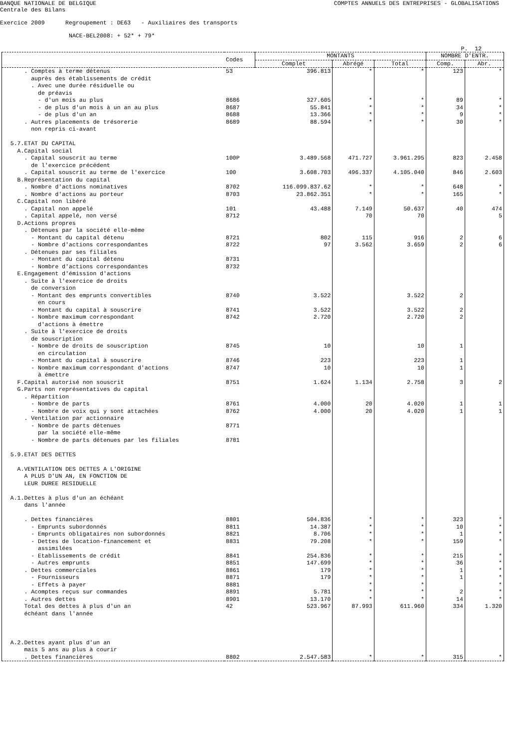BANQUE NATIONALE DE BELGIQUE
COMPTES ANNUELS DES ENTREPRISES - GLOBALISATIONS
Centrale des Bilans
Exercice 2009 Regroupement : DE63 - Auxiliaires des transports
NACE-BEL2008: + 52* + 79*
P. 12
| | Codes | MONTANTS | | | NOMBRE D'ENTR. | |
| --- | --- | --- | --- | --- | --- | --- |
| | | Complet | Abrégé | Total | Comp. | Abr. |
| . Comptes à terme détenus | 53 | 396.813 | * | * | 123 | * |
| auprès des établissements de crédit | | | | | | |
| . Avec une durée résiduelle ou | | | | | | |
| de préavis | | | | | | |
| - d'un mois au plus | 8686 | 327.605 | * | * | 89 | * |
| - de plus d'un mois à un an au plus | 8687 | 55.841 | * | * | 34 | * |
| - de plus d'un an | 8688 | 13.366 | * | * | 9 | * |
| . Autres placements de trésorerie | 8689 | 88.594 | * | * | 30 | * |
| non repris ci-avant | | | | | | |
| 5.7.ETAT DU CAPITAL | | | | | | |
| A.Capital social | | | | | | |
| . Capital souscrit au terme | 100P | 3.489.568 | 471.727 | 3.961.295 | 823 | 2.458 |
| de l'exercice précédent | | | | | | |
| . Capital souscrit au terme de l'exercice | 100 | 3.608.703 | 496.337 | 4.105.040 | 846 | 2.603 |
| B.Représentation du capital | | | | | | |
| . Nombre d'actions nominatives | 8702 | 116.099.837.62 | * | * | 648 | * |
| . Nombre d'actions au porteur | 8703 | 23.862.351 | * | * | 165 | * |
| C.Capital non libéré | | | | | | |
| . Capital non appelé | 101 | 43.488 | 7.149 | 50.637 | 40 | 474 |
| . Capital appelé, non versé | 8712 | | 70 | 70 | | 5 |
| D.Actions propres | | | | | | |
| . Détenues par la société elle-même | | | | | | |
| - Montant du capital détenu | 8721 | 802 | 115 | 916 | 2 | 6 |
| - Nombre d'actions correspondantes | 8722 | 97 | 3.562 | 3.659 | 2 | 6 |
| . Détenues par ses filiales | | | | | | |
| - Montant du capital détenu | 8731 | | | | | |
| - Nombre d'actions correspondantes | 8732 | | | | | |
| E.Engagement d'émission d'actions | | | | | | |
| . Suite à l'exercice de droits | | | | | | |
| de conversion | | | | | | |
| - Montant des emprunts convertibles | 8740 | 3.522 | | 3.522 | 2 | |
| en cours | | | | | | |
| - Montant du capital à souscrire | 8741 | 3.522 | | 3.522 | 2 | |
| - Nombre maximum correspondant | 8742 | 2.720 | | 2.720 | 2 | |
| d'actions à émettre | | | | | | |
| . Suite à l'exercice de droits | | | | | | |
| de souscription | | | | | | |
| - Nombre de droits de souscription | 8745 | 10 | | 10 | 1 | |
| en circulation | | | | | | |
| - Montant du capital à souscrire | 8746 | 223 | | 223 | 1 | |
| - Nombre maximum correspondant d'actions | 8747 | 10 | | 10 | 1 | |
| à émettre | | | | | | |
| F.Capital autorisé non souscrit | 8751 | 1.624 | 1.134 | 2.758 | 3 | 2 |
| G.Parts non représentatives du capital | | | | | | |
| . Répartition | | | | | | |
| - Nombre de parts | 8761 | 4.000 | 20 | 4.020 | 1 | 1 |
| - Nombre de voix qui y sont attachées | 8762 | 4.000 | 20 | 4.020 | 1 | 1 |
| . Ventilation par actionnaire | | | | | | |
| - Nombre de parts détenues | 8771 | | | | | |
| par la société elle-même | | | | | | |
| - Nombre de parts détenues par les filiales | 8781 | | | | | |
| 5.9.ETAT DES DETTES | | | | | | |
| A.VENTILATION DES DETTES A L'ORIGINE | | | | | | |
| A PLUS D'UN AN, EN FONCTION DE | | | | | | |
| LEUR DUREE RESIDUELLE | | | | | | |
| A.1.Dettes à plus d'un an échéant | | | | | | |
| dans l'année | | | | | | |
| . Dettes financières | 8801 | 504.836 | * | * | 323 | * |
| - Emprunts subordonnés | 8811 | 14.387 | * | * | 10 | * |
| - Emprunts obligataires non subordonnés | 8821 | 8.706 | * | * | 1 | * |
| - Dettes de location-financement et | 8831 | 79.208 | * | * | 159 | * |
| assimilées | | | | | | |
| - Etablissements de crédit | 8841 | 254.836 | * | * | 215 | * |
| - Autres emprunts | 8851 | 147.699 | * | * | 36 | * |
| . Dettes commerciales | 8861 | 179 | * | * | 1 | * |
| - Fournisseurs | 8871 | 179 | * | * | 1 | * |
| - Effets à payer | 8881 | | * | * | | * |
| . Acomptes reçus sur commandes | 8891 | 5.781 | * | * | 2 | * |
| . Autres dettes | 8901 | 13.170 | * | * | 14 | * |
| Total des dettes à plus d'un an | 42 | 523.967 | 87.993 | 611.960 | 334 | 1.320 |
| échéant dans l'année | | | | | | |
| A.2.Dettes ayant plus d'un an | | | | | | |
| mais 5 ans au plus à courir | | | | | | |
| . Dettes financières | 8802 | 2.547.583 | * | * | 315 | * |